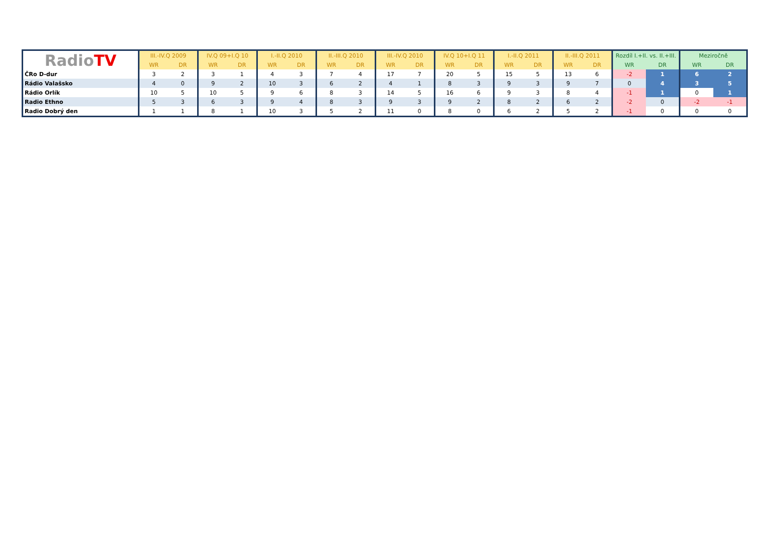| Radio TV | III.-IV.Q 2009 | | IV.Q 09+I.Q 10 | | I.-II.Q 2010 | | II.-III.Q 2010 | | III.-IV.Q 2010 | | IV.Q 10+I.Q 11 | | I.-II.Q 2011 | | II.-III.Q 2011 | | Rozdíl I.+II. vs. II.+III. | | Meziročně | |
| --- | --- | --- | --- | --- | --- | --- | --- | --- | --- | --- | --- | --- | --- | --- | --- | --- | --- | --- | --- | --- |
| | WR | DR | WR | DR | WR | DR | WR | DR | WR | DR | WR | DR | WR | DR | WR | DR | WR | DR | WR | DR |
| ČRo D-dur | 3 | 2 | 3 | 1 | 4 | 3 | 7 | 4 | 17 | 7 | 20 | 5 | 15 | 5 | 13 | 6 | -2 | 1 | 6 | 2 |
| Rádio Valašsko | 4 | 0 | 9 | 2 | 10 | 3 | 6 | 2 | 4 | 1 | 8 | 3 | 9 | 3 | 9 | 7 | 0 | 4 | 3 | 5 |
| Rádio Orlík | 10 | 5 | 10 | 5 | 9 | 6 | 8 | 3 | 14 | 5 | 16 | 6 | 9 | 3 | 8 | 4 | -1 | 1 | 0 | 1 |
| Radio Ethno | 5 | 3 | 6 | 3 | 9 | 4 | 8 | 3 | 9 | 3 | 9 | 2 | 8 | 2 | 6 | 2 | -2 | 0 | -2 | -1 |
| Radio Dobrý den | 1 | 1 | 8 | 1 | 10 | 3 | 5 | 2 | 11 | 0 | 8 | 0 | 6 | 2 | 5 | 2 | -1 | 0 | 0 | 0 |